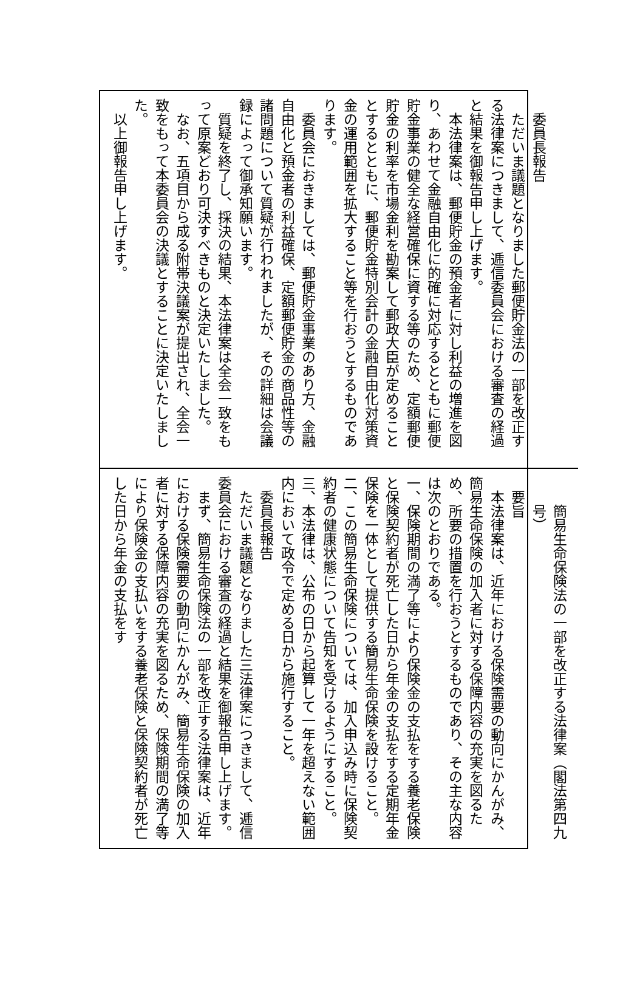委員長報告
ただいま議題となりました郵便貯金法の一部を改正する法律案につきまして、逓信委員会における審査の経過と結果を御報告申し上げます。
本法律案は、郵便貯金の預金者に対し利益の増進を図り、あわせて金融自由化に的確に対応するとともに郵便貯金事業の健全な経営確保に資する等のため、定額郵便貯金の利率を市場金利を勘案して郵政大臣が定めることとするとともに、郵便貯金特別会計の金融自由化対策資金の運用範囲を拡大すること等を行おうとするものであります。
委員会におきましては、郵便貯金事業のあり方、金融自由化と預金者の利益確保、定額郵便貯金の商品性等の諸問題について質疑が行われましたが、その詳細は会議録によって御承知願います。
質疑を終了し、採決の結果、本法律案は全会一致をもって原案どおり可決すべきものと決定いたしました。
なお、五項目から成る附帯決議案が提出され、全会一致をもって本委員会の決議とすることに決定いたしました。
以上御報告申し上げます。
簡易生命保険法の一部を改正する法律案（閣法第四九号）
要旨
本法律案は、近年における保険需要の動向にかんがみ、簡易生命保険の加入者に対する保障内容の充実を図るため、所要の措置を行おうとするものであり、その主な内容は次のとおりである。
一、保険期間の満了等により保険金の支払をする養老保険と保険契約者が死亡した日から年金の支払をする定期年金保険を一体として提供する簡易生命保険を設けること。
二、この簡易生命保険については、加入申込み時に保険契約者の健康状態について告知を受けるようにすること。
三、本法律は、公布の日から起算して一年を超えない範囲内において政令で定める日から施行すること。
委員長報告
ただいま議題となりました三法律案につきまして、逓信委員会における審査の経過と結果を御報告申し上げます。
まず、簡易生命保険法の一部を改正する法律案は、近年における保険需要の動向にかんがみ、簡易生命保険の加入者に対する保障内容の充実を図るため、保険期間の満了等により保険金の支払いをする養老保険と保険契約者が死亡した日から年金の支払をす